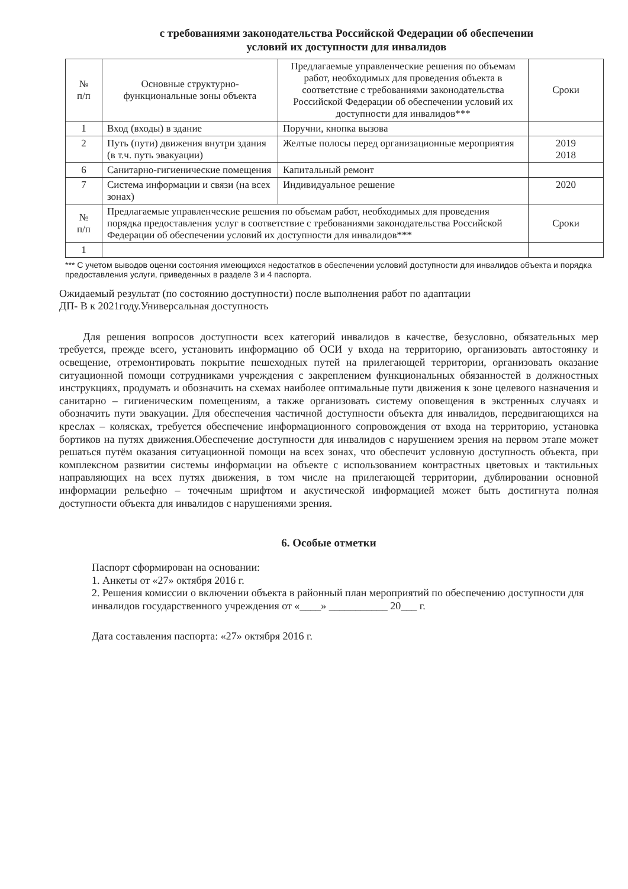с требованиями законодательства Российской Федерации об обеспечении
условий их доступности для инвалидов
| № п/п | Основные структурно-функциональные зоны объекта | Предлагаемые управленческие решения по объемам работ, необходимых для проведения объекта в соответствие с требованиями законодательства Российской Федерации об обеспечении условий их доступности для инвалидов*** | | Сроки |
| --- | --- | --- | --- | --- |
| 1 | Вход (входы) в здание | Поручни, кнопка вызова | | |
| 2 | Путь (пути) движения внутри здания (в т.ч. путь эвакуации) | Желтые полосы перед организационные мероприятия | | 2019 2018 |
| 6 | Санитарно-гигиенические помещения | Капитальный ремонт | | |
| 7 | Система информации и связи (на всех зонах) | Индивидуальное решение | | 2020 |
| № п/п | Предлагаемые управленческие решения по объемам работ, необходимых для проведения порядка предоставления услуг в соответствие с требованиями законодательства Российской Федерации об обеспечении условий их доступности для инвалидов*** | | Сроки | |
| 1 | | | | |
*** С учетом выводов оценки состояния имеющихся недостатков в обеспечении условий доступности для инвалидов объекта и порядка предоставления услуги, приведенных в разделе 3 и 4 паспорта.
Ожидаемый результат (по состоянию доступности) после выполнения работ по адаптации
ДП- В к 2021году.Универсальная доступность
Для решения вопросов доступности всех категорий инвалидов в качестве, безусловно, обязательных мер требуется, прежде всего, установить информацию об ОСИ у входа на территорию, организовать автостоянку и освещение, отремонтировать покрытие пешеходных путей на прилегающей территории, организовать оказание ситуационной помощи сотрудниками учреждения с закреплением функциональных обязанностей в должностных инструкциях, продумать и обозначить на схемах наиболее оптимальные пути движения к зоне целевого назначения и санитарно – гигиеническим помещениям, а также организовать систему оповещения в экстренных случаях и обозначить пути эвакуации. Для обеспечения частичной доступности объекта для инвалидов, передвигающихся на креслах – колясках, требуется обеспечение информационного сопровождения от входа на территорию, установка бортиков на путях движения.Обеспечение доступности для инвалидов с нарушением зрения на первом этапе может решаться путём оказания ситуационной помощи на всех зонах, что обеспечит условную доступность объекта, при комплексном развитии системы информации на объекте с использованием контрастных цветовых и тактильных направляющих на всех путях движения, в том числе на прилегающей территории, дублировании основной информации рельефно – точечным шрифтом и акустической информацией может быть достигнута полная доступности объекта для инвалидов с нарушениями зрения.
6. Особые отметки
Паспорт сформирован на основании:
1. Анкеты от «27» октября 2016 г.
2. Решения комиссии о включении объекта в районный план мероприятий по обеспечению доступности для инвалидов государственного учреждения от «____» ___________ 20___ г.
Дата составления паспорта: «27» октября 2016 г.